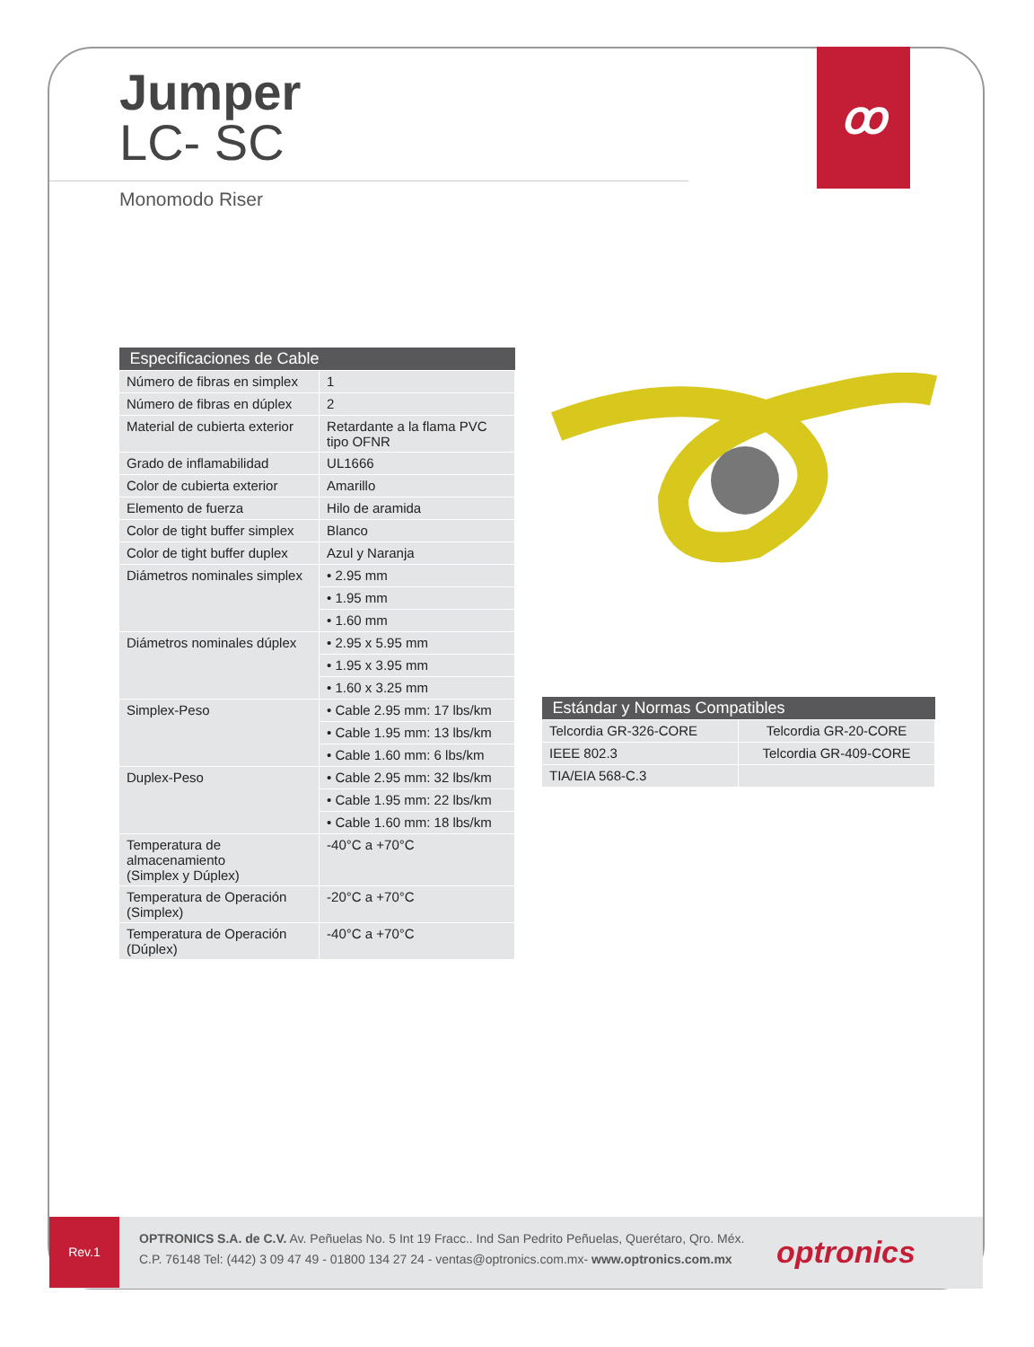ꝏ
Jumper
LC- SC
Monomodo Riser
| Especificaciones de Cable | |
| --- | --- |
| Número de fibras en simplex | 1 |
| Número de fibras en dúplex | 2 |
| Material de cubierta exterior | Retardante a la flama PVC tipo OFNR |
| Grado de inflamabilidad | UL1666 |
| Color de cubierta exterior | Amarillo |
| Elemento de fuerza | Hilo de aramida |
| Color de tight buffer simplex | Blanco |
| Color de tight buffer duplex | Azul y Naranja |
| Diámetros nominales simplex | • 2.95 mm |
| | • 1.95 mm |
| | • 1.60 mm |
| Diámetros nominales dúplex | • 2.95 x 5.95 mm |
| | • 1.95 x 3.95 mm |
| | • 1.60 x 3.25 mm |
| Simplex-Peso | • Cable 2.95 mm: 17 lbs/km |
| | • Cable 1.95 mm: 13 lbs/km |
| | • Cable 1.60 mm: 6 lbs/km |
| Duplex-Peso | • Cable 2.95 mm: 32 lbs/km |
| | • Cable 1.95 mm: 22 lbs/km |
| | • Cable 1.60 mm: 18 lbs/km |
| Temperatura de almacenamiento (Simplex y Dúplex) | -40°C a +70°C |
| Temperatura de Operación (Simplex) | -20°C a +70°C |
| Temperatura de Operación (Dúplex) | -40°C a +70°C |
| Estándar y Normas Compatibles | |
| --- | --- |
| Telcordia GR-326-CORE | Telcordia GR-20-CORE |
| IEEE 802.3 | Telcordia GR-409-CORE |
| TIA/EIA 568-C.3 | |
Rev.1
OPTRONICS S.A. de C.V. Av. Peñuelas No. 5 Int 19 Fracc.. Ind San Pedrito Peñuelas, Querétaro, Qro. Méx.
C.P. 76148 Tel: (442) 3 09 47 49 - 01800 134 27 24 - ventas@optronics.com.mx- www.optronics.com.mx
optronics